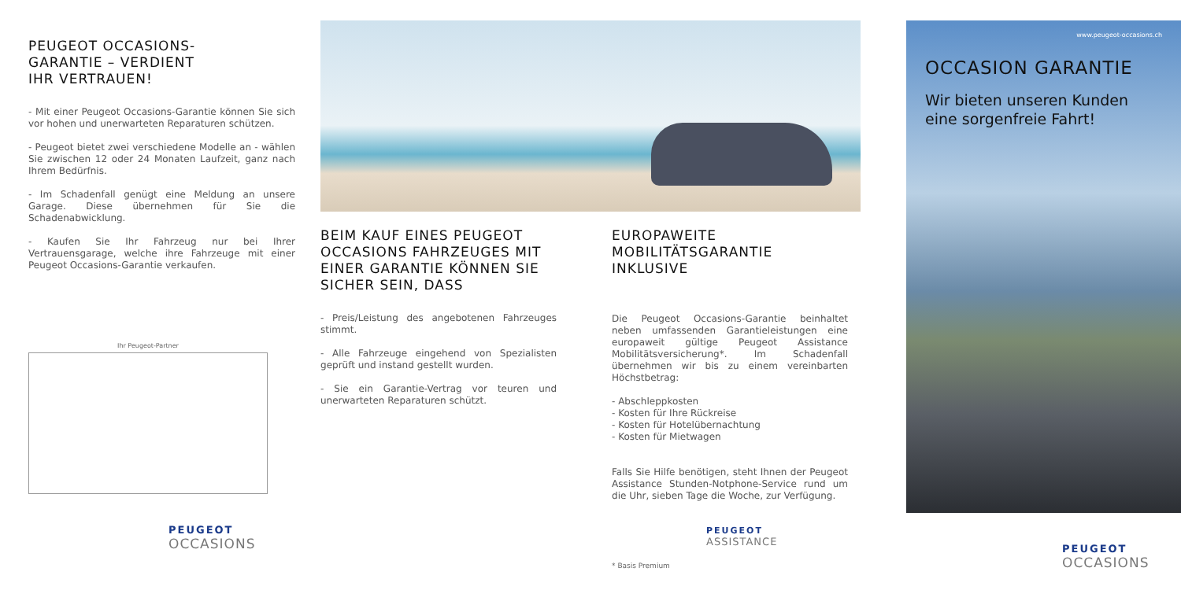PEUGEOT OCCASIONS-
GARANTIE – VERDIENT
IHR VERTRAUEN!
- Mit einer Peugeot Occasions-Garantie können Sie sich vor hohen und unerwarteten Reparaturen schützen.
- Peugeot bietet zwei verschiedene Modelle an - wählen Sie zwischen 12 oder 24 Monaten Laufzeit, ganz nach Ihrem Bedürfnis.
- Im Schadenfall genügt eine Meldung an unsere Garage. Diese übernehmen für Sie die Schadenabwicklung.
- Kaufen Sie Ihr Fahrzeug nur bei Ihrer Vertrauensgarage, welche ihre Fahrzeuge mit einer Peugeot Occasions-Garantie verkaufen.
Ihr Peugeot-Partner
PEUGEOT
OCCASIONS
BEIM KAUF EINES PEUGEOT OCCASIONS FAHRZEUGES MIT EINER GARANTIE KÖNNEN SIE SICHER SEIN, DASS
- Preis/Leistung des angebotenen Fahrzeuges stimmt.
- Alle Fahrzeuge eingehend von Spezialisten geprüft und instand gestellt wurden.
- Sie ein Garantie-Vertrag vor teuren und unerwarteten Reparaturen schützt.
EUROPAWEITE MOBILITÄTSGARANTIE INKLUSIVE
Die Peugeot Occasions-Garantie beinhaltet neben umfassenden Garantieleistungen eine europaweit gültige Peugeot Assistance Mobilitätsversicherung*. Im Schadenfall übernehmen wir bis zu einem vereinbarten Höchstbetrag:
- Abschleppkosten
- Kosten für Ihre Rückreise
- Kosten für Hotelübernachtung
- Kosten für Mietwagen
Falls Sie Hilfe benötigen, steht Ihnen der Peugeot Assistance Stunden-Notphone-Service rund um die Uhr, sieben Tage die Woche, zur Verfügung.
PEUGEOT
ASSISTANCE
* Basis Premium
www.peugeot-occasions.ch
OCCASION GARANTIE
Wir bieten unseren Kunden eine sorgenfreie Fahrt!
PEUGEOT
OCCASIONS